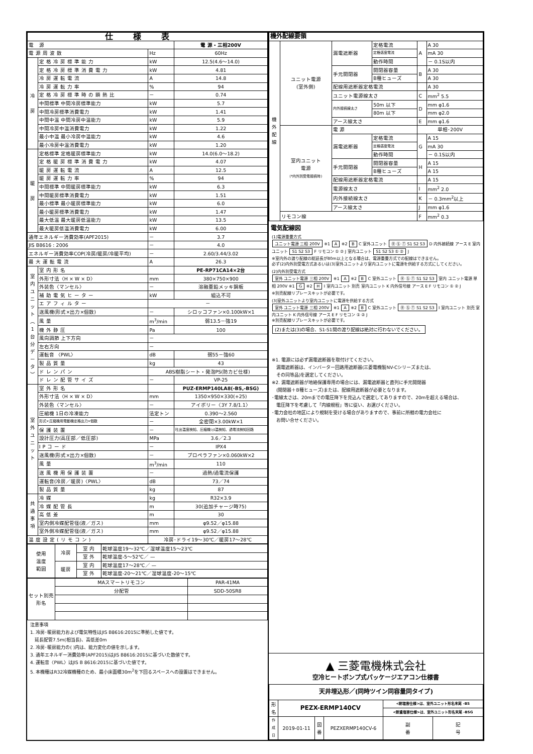| 仕様表 | | | |
| 電 源 | | | 電 源・三相200V |
| 電源周波数 | | Hz | 60Hz |
| 冷 房 | 定格冷房標準能力 | kW | 12.5(4.6～14.0) |
| | 定格冷房標準消費電力 | kW | 4.81 |
| | 冷房運転電流 | A | 14.8 |
| | 冷房運転力率 | % | 94 |
| | 定格冷房標準時の顕熱比 | － | 0.74 |
| | 中間標準 中間冷房標準能力 | kW | 5.7 |
| | 中間冷房標準消費電力 | kW | 1.41 |
| | 中間中温 中間冷房中温能力 | kW | 5.9 |
| | 中間冷房中温消費電力 | kW | 1.22 |
| | 最小中温 最小冷房中温能力 | kW | 4.6 |
| | 最小冷房中温消費電力 | kW | 1.20 |
| 暖 房 | 定格標準 定格暖房標準能力 | kW | 14.0(6.0～18.2) |
| | 定格暖房標準消費電力 | kW | 4.07 |
| | 暖房運転電流 | A | 12.5 |
| | 暖房運転力率 | % | 94 |
| | 中間標準 中間暖房標準能力 | kW | 6.3 |
| | 中間暖房標準消費電力 | kW | 1.51 |
| | 最小標準 最小暖房標準能力 | kW | 6.0 |
| | 最小暖房標準消費電力 | kW | 1.47 |
| | 最大低温 最大暖房低温能力 | kW | 13.5 |
| | 最大暖房低温消費電力 | kW | 6.00 |
| 通年エネルギー消費効率(APF2015) | | － | 3.7 |
| JIS B8616 : 2006 | | － | 4.0 |
| エネルギー消費効率COP(冷房/暖房/冷暖平均) | | － | 2.60/3.44/3.02 |
| 最大運転電流 | | A | 26.3 |
| 室 内 ユ ニ ッ ト ︵ 1 台 分 デ ー タ ︶ | 室内形名 | | PE-RP71CA14×2台 |
| | 外形寸法〈H × W × D〉 | mm | 380×750×900 |
| | 外装色〈マンセル〉 | － | 溶融亜鉛メッキ鋼板 |
| | 補助電気ヒーター | kW | 組込不可 |
| | エアフィルター | － | |
| | 送風機(形式×出力×個数) | － | シロッコファン×0.100kW×1 |
| | 風量 | m<sup>3</sup>/min | 弱13.5－強19 |
| | 機外静圧 | Pa | 100 |
| | 風向調節 上下方向 | － | |
| | 左右方向 | － | |
| | 運転音 〈PWL〉 | dB | 弱55－強60 |
| | 製品質量 | kg | 43 |
| | ドレンパン | ABS樹脂シート・発泡PS(防カビ仕様) | |
| | ドレン配管サイズ | － | VP-25 |
| 室 外 ユ ニ ッ ト | 室外形名 | | PUZ-ERMP140LA8(-BS,-BSG) |
| | 外形寸法〈H × W × D〉 | mm | 1350×950×330(+25) |
| | 外装色〈マンセル〉 | － | アイボリー〈3Y 7.8/1.1〉 |
| | 圧縮機 1日の冷凍能力 | 法定トン | 0.390～2.560 |
| | 形式×圧縮機用電動機定格出力×個数 | － | 全密閉×3.00kW×1 |
| | 保護装置 | － | 吐出温度検知、圧縮機ｼｪﾙ温検知、過電流検知回路 |
| | 設計圧力(高圧部／低圧部) | MPa | 3.6／2.3 |
| | IPコード | － | IPX4 |
| | 送風機(形式×出力×個数) | － | プロペラファン×0.060kW×2 |
| | 風量 | m<sup>3</sup>/min | 110 |
| | 送風機用保護装置 | － | 過熱/過電流保護 |
| | 運転音(冷房／暖房)〈PWL〉 | dB | 73／74 |
| | 製品質量 | kg | 87 |
| 共 通 事 項 | 冷媒 | kg | R32×3.9 |
| | 冷媒配管長 | m | 30(追加チャージ時75) |
| | 高低差 | m | 30 |
| | 室内側冷媒配管径(液／ガス) | mm | φ9.52／φ15.88 |
| | 室外側冷媒配管径(液／ガス) | mm | φ9.52／φ15.88 |
| 温度設定(リモコン) | | 冷房･ドライ19～30℃／暖房17～28℃ | |
| 使用 温度 範囲 | 冷房 | 室 内 | 乾球温度19～32℃／湿球温度15～23℃ |
| | | 室 外 | 乾球温度-5～52℃／ — |
| | 暖房 | 室 内 | 乾球温度17～28℃／ — |
| | | 室 外 | 乾球温度-20～21℃／湿球温度-20～15℃ |
| セット別売 形名 | MAスマートリモコン | PAR-41MA |
| | 分配管 | SDD-50SR8 |
注意事項
1. 冷房･暖房能力および電気特性はJIS B8616:2015に準拠した値です。
　延長配管7.5m(相当長)、高低差0m
2. 冷房･暖房能力の( )内は、能力変化の値を示します。
3. 通年エネルギー消費効率(APF2015)はJIS B8616:2015に基づいた数値です。
4. 運転音〈PWL〉はJIS B 8616:2015に基づいた値です。
5. 本機種はR32冷媒機種のため、最小床面積30m<sup>2</sup>を下回るスペースへの設置はできません。
| 機外配線要領 | | | | | |
| --- | --- | --- | --- | --- | --- |
| 機 外 配 線 | ユニット電源 (室外側) | 漏電遮断器 | 定格電流 | A | A 30 |
| | | | 定格感度電流 | | mA 30 |
| | | | 動作時間 | | － 0.1S以内 |
| | | 手元開閉器 | 開閉器容量 | B | A 30 |
| | | | B種ヒューズ | | A 30 |
| | | 配線用遮断器定格電流 | | | A 30 |
| | | ユニット電源線太さ | | C | mm<sup>2</sup> 5.5 |
| | | 内外接続線太さ | 50m 以下 | D | mm φ1.6 |
| | | | 80m 以下 | | mm φ2.0 |
| | | アース線太さ | | E | mm φ1.6 |
| | 室内ユニット 電源 (*内外別受電接続時) | 電 源 | | 単相･200V | |
| | | 漏電遮断器 | 定格電流 | G | A 15 |
| | | | 定格感度電流 | | mA 30 |
| | | | 動作時間 | | － 0.1S以内 |
| | | 手元開閉器 | 開閉器容量 | H | A 15 |
| | | | B種ヒューズ | | A 15 |
| | | 配線用遮断器定格電流 | | | A 15 |
| | | 電源線太さ | | I | mm<sup>2</sup> 2.0 |
| | | 内外接続線太さ | | K | － 0.3mm<sup>2</sup>以上 |
| | | アース線太さ | | J | mm φ1.6 |
| | リモコン線 | | | F | mm<sup>2</sup> 0.3 |
電気配線図
(1)電源重畳方式
ユニット電源 三相 200V ※1 A ※2 B C 室外ユニット Ⓡ Ⓢ Ⓣ S1 S2 S3 D 内外接続線 アース E 室内ユニット S1 S2 S3 F リモコン ① ② J 室内ユニット S1 S2 S3 ① ② J
※室内外の渡り配線の総延長が80m以上となる場合は、電源重畳方式での配線はできません。
必ず(2)内外別受電方式あるいは(3)室外ユニットより室内ユニットに電源を供給する方式にしてください。
(2)内外別受電方式
室外 ユニット電源 三相 200V ※1 A ※2 B C 室外ユニット Ⓡ Ⓢ Ⓣ S1 S2 S3 室内 ユニット電源 単相 200V ※1 G ※2 H I 室内ユニット 別売 室内ユニット K 内外信号線 アース E F リモコン ① ② J
※別売配線リプレースキットが必要です。
(3)室外ユニットより室内ユニットに電源を供給する方式
室外 ユニット電源 三相 200V ※1 A ※2 B C 室外ユニット Ⓡ Ⓢ Ⓣ S1 S2 S3 I 室内ユニット 別売 室内ユニット K 内外信号線 アース E F リモコン ① ② J
※別売配線リプレースキットが必要です。
(2)または(3)の場合、S1-S1間の渡り配線は絶対に行わないでください。
※1. 電源には必ず漏電遮断器を取付けてください。
　漏電遮断器は、インバーター回路用遮断器(三菱電機製NV-Cシリーズまたは、
　その同等品)を選定してください。
※2. 漏電遮断器が地絡保護専用の場合には、漏電遮断器と直列に手元開閉器
　(開閉器＋B種ヒューズ)または、配線用遮断器が必要となります。
･電線太さは、20mまでの電圧降下を見込んで選定してありますので、20mを超える場合は、
　電圧降下を考慮して「内線規程」等に従い、お選びください。
･電力会社の地区により規制を受ける場合がありますので、事前に所轄の電力会社に
　お問い合せください。
▲ 三菱電機株式会社
空冷ヒートポンプ式パッケージエアコン仕様書
| 天井埋込形／(同時ツイン同容量同タイプ) | | | | | |
| --- | --- | --- | --- | --- | --- |
| 形 名 | PEZX-ERMP140CV | | | <耐塩害仕様>は、室外ユニット形名末尾 -BS | |
| | | | | <耐重塩害仕様>は、室外ユニット形名末尾 -BSG | |
| 作 成 日 | 2019-01-11 | 図 番 | PEZXERMP140CV-6 | 副 番 | 記 号 |